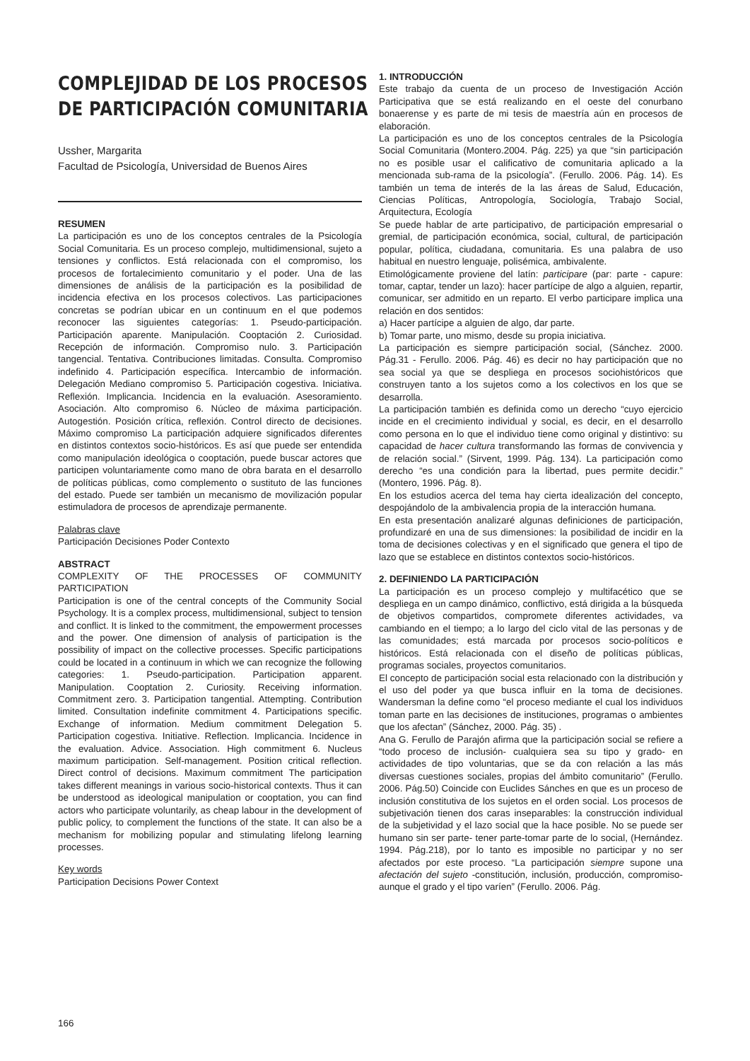COMPLEJIDAD DE LOS PROCESOS
DE PARTICIPACIÓN COMUNITARIA
Ussher, Margarita
Facultad de Psicología, Universidad de Buenos Aires
RESUMEN
La participación es uno de los conceptos centrales de la Psicología Social Comunitaria. Es un proceso complejo, multidimensional, sujeto a tensiones y conflictos. Está relacionada con el compromiso, los procesos de fortalecimiento comunitario y el poder. Una de las dimensiones de análisis de la participación es la posibilidad de incidencia efectiva en los procesos colectivos. Las participaciones concretas se podrían ubicar en un continuum en el que podemos reconocer las siguientes categorías: 1. Pseudo-participación. Participación aparente. Manipulación. Cooptación 2. Curiosidad. Recepción de información. Compromiso nulo. 3. Participación tangencial. Tentativa. Contribuciones limitadas. Consulta. Compromiso indefinido 4. Participación específica. Intercambio de información. Delegación Mediano compromiso 5. Participación cogestiva. Iniciativa. Reflexión. Implicancia. Incidencia en la evaluación. Asesoramiento. Asociación. Alto compromiso 6. Núcleo de máxima participación. Autogestión. Posición crítica, reflexión. Control directo de decisiones. Máximo compromiso La participación adquiere significados diferentes en distintos contextos socio-históricos. Es así que puede ser entendida como manipulación ideológica o cooptación, puede buscar actores que participen voluntariamente como mano de obra barata en el desarrollo de políticas públicas, como complemento o sustituto de las funciones del estado. Puede ser también un mecanismo de movilización popular estimuladora de procesos de aprendizaje permanente.
Palabras clave
Participación Decisiones Poder Contexto
ABSTRACT
COMPLEXITY OF THE PROCESSES OF COMMUNITY PARTICIPATION
Participation is one of the central concepts of the Community Social Psychology. It is a complex process, multidimensional, subject to tension and conflict. It is linked to the commitment, the empowerment processes and the power. One dimension of analysis of participation is the possibility of impact on the collective processes. Specific participations could be located in a continuum in which we can recognize the following categories: 1. Pseudo-participation. Participation apparent. Manipulation. Cooptation 2. Curiosity. Receiving information. Commitment zero. 3. Participation tangential. Attempting. Contribution limited. Consultation indefinite commitment 4. Participations specific. Exchange of information. Medium commitment Delegation 5. Participation cogestiva. Initiative. Reflection. Implicancia. Incidence in the evaluation. Advice. Association. High commitment 6. Nucleus maximum participation. Self-management. Position critical reflection. Direct control of decisions. Maximum commitment The participation takes different meanings in various socio-historical contexts. Thus it can be understood as ideological manipulation or cooptation, you can find actors who participate voluntarily, as cheap labour in the development of public policy, to complement the functions of the state. It can also be a mechanism for mobilizing popular and stimulating lifelong learning processes.
Key words
Participation Decisions Power Context
1. INTRODUCCIÓN
Este trabajo da cuenta de un proceso de Investigación Acción Participativa que se está realizando en el oeste del conurbano bonaerense y es parte de mi tesis de maestría aún en procesos de elaboración.
La participación es uno de los conceptos centrales de la Psicología Social Comunitaria (Montero.2004. Pág. 225) ya que “sin participación no es posible usar el calificativo de comunitaria aplicado a la mencionada sub-rama de la psicología”. (Ferullo. 2006. Pág. 14). Es también un tema de interés de la las áreas de Salud, Educación, Ciencias Políticas, Antropología, Sociología, Trabajo Social, Arquitectura, Ecología
Se puede hablar de arte participativo, de participación empresarial o gremial, de participación económica, social, cultural, de participación popular, política, ciudadana, comunitaria. Es una palabra de uso habitual en nuestro lenguaje, polisémica, ambivalente.
Etimológicamente proviene del latín: participare (par: parte - capure: tomar, captar, tender un lazo): hacer partícipe de algo a alguien, repartir, comunicar, ser admitido en un reparto. El verbo participare implica una relación en dos sentidos:
a) Hacer partícipe a alguien de algo, dar parte.
b) Tomar parte, uno mismo, desde su propia iniciativa.
La participación es siempre participación social, (Sánchez. 2000. Pág.31 - Ferullo. 2006. Pág. 46) es decir no hay participación que no sea social ya que se despliega en procesos sociohistóricos que construyen tanto a los sujetos como a los colectivos en los que se desarrolla.
La participación también es definida como un derecho “cuyo ejercicio incide en el crecimiento individual y social, es decir, en el desarrollo como persona en lo que el individuo tiene como original y distintivo: su capacidad de hacer cultura transformando las formas de convivencia y de relación social.” (Sirvent, 1999. Pág. 134). La participación como derecho “es una condición para la libertad, pues permite decidir.” (Montero, 1996. Pág. 8).
En los estudios acerca del tema hay cierta idealización del concepto, despojándolo de la ambivalencia propia de la interacción humana.
En esta presentación analizaré algunas definiciones de participación, profundizaré en una de sus dimensiones: la posibilidad de incidir en la toma de decisiones colectivas y en el significado que genera el tipo de lazo que se establece en distintos contextos socio-históricos.
2. DEFINIENDO LA PARTICIPACIÓN
La participación es un proceso complejo y multifacético que se despliega en un campo dinámico, conflictivo, está dirigida a la búsqueda de objetivos compartidos, compromete diferentes actividades, va cambiando en el tiempo; a lo largo del ciclo vital de las personas y de las comunidades; está marcada por procesos socio-políticos e históricos. Está relacionada con el diseño de políticas públicas, programas sociales, proyectos comunitarios.
El concepto de participación social esta relacionado con la distribución y el uso del poder ya que busca influir en la toma de decisiones. Wandersman la define como “el proceso mediante el cual los individuos toman parte en las decisiones de instituciones, programas o ambientes que los afectan” (Sánchez, 2000. Pág. 35) .
Ana G. Ferullo de Parajón afirma que la participación social se refiere a “todo proceso de inclusión- cualquiera sea su tipo y grado- en actividades de tipo voluntarias, que se da con relación a las más diversas cuestiones sociales, propias del ámbito comunitario” (Ferullo. 2006. Pág.50) Coincide con Euclides Sánches en que es un proceso de inclusión constitutiva de los sujetos en el orden social. Los procesos de subjetivación tienen dos caras inseparables: la construcción individual de la subjetividad y el lazo social que la hace posible. No se puede ser humano sin ser parte- tener parte-tomar parte de lo social, (Hernández. 1994. Pág.218), por lo tanto es imposible no participar y no ser afectados por este proceso. “La participación siempre supone una afectación del sujeto -constitución, inclusión, producción, compromiso- aunque el grado y el tipo varíen” (Ferullo. 2006. Pág.
166